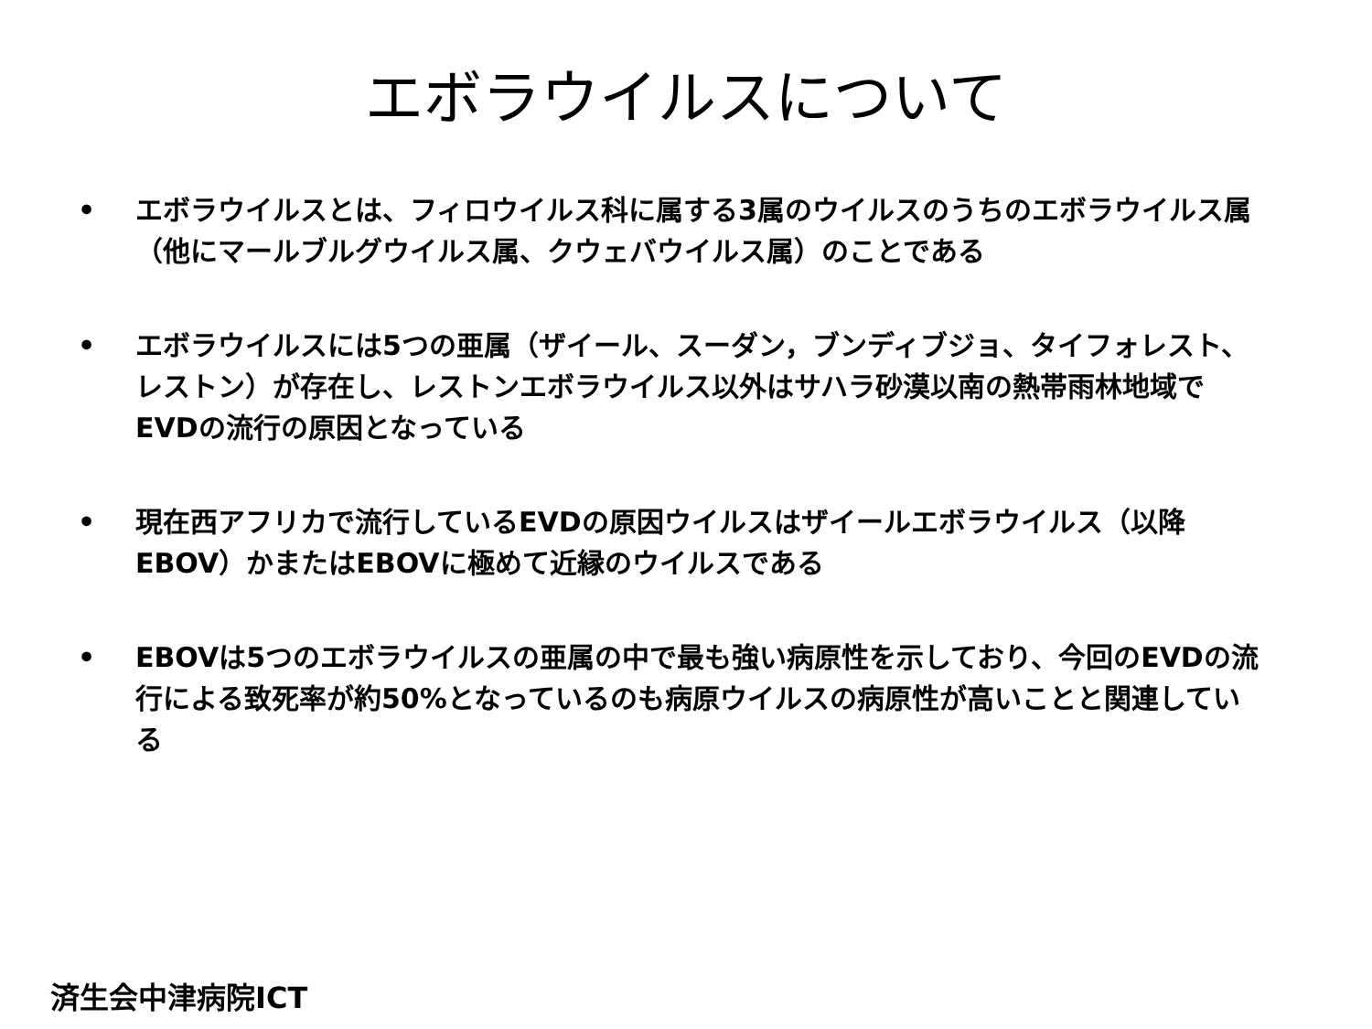エボラウイルスについて
• エボラウイルスとは、フィロウイルス科に属する3属のウイルスのうちのエボラウイルス属（他にマールブルグウイルス属、クウェバウイルス属）のことである
• エボラウイルスには5つの亜属（ザイール、スーダン，ブンディブジョ、タイフォレスト、レストン）が存在し、レストンエボラウイルス以外はサハラ砂漠以南の熱帯雨林地域でEVDの流行の原因となっている
• 現在西アフリカで流行しているEVDの原因ウイルスはザイールエボラウイルス（以降EBOV）かまたはEBOVに極めて近縁のウイルスである
• EBOVは5つのエボラウイルスの亜属の中で最も強い病原性を示しており、今回のEVDの流行による致死率が約50%となっているのも病原ウイルスの病原性が高いことと関連している
済生会中津病院ICT